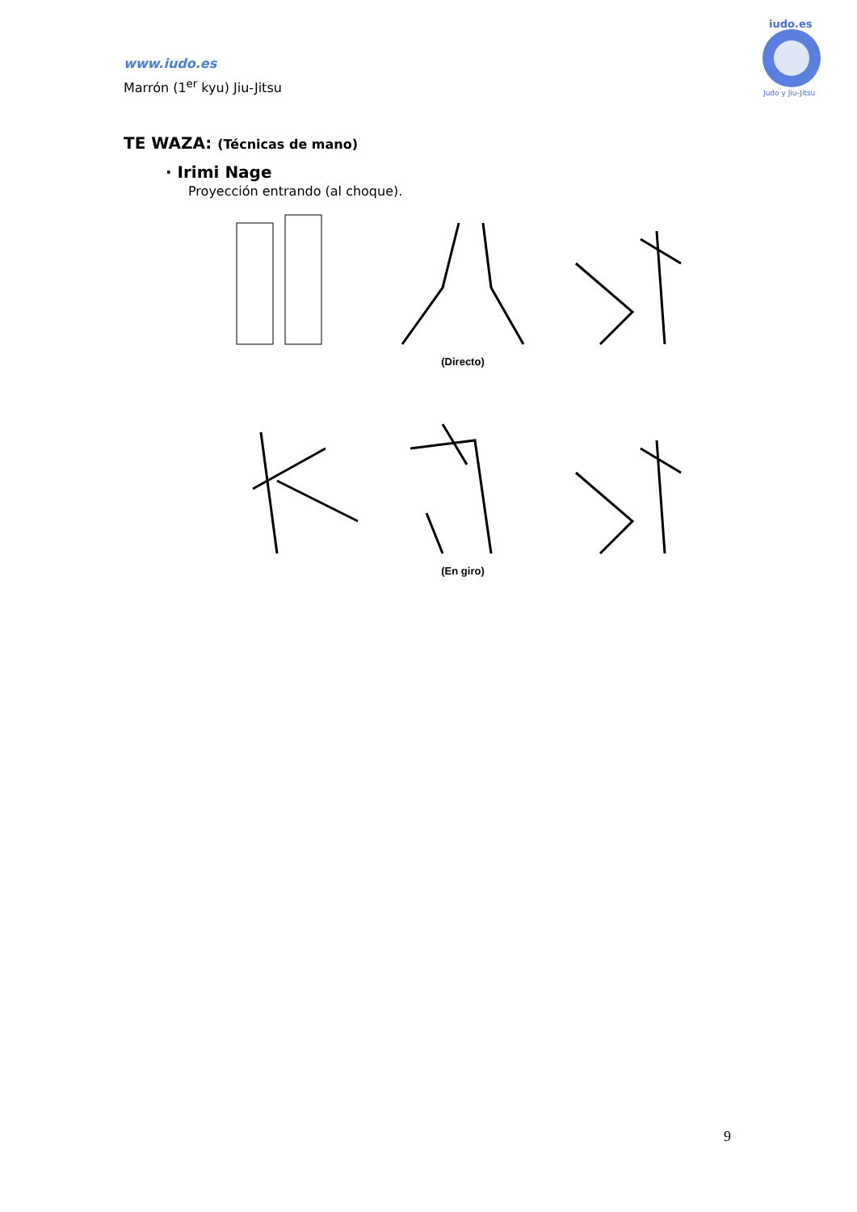www.iudo.es
Marrón (1<sup>er</sup> kyu) Jiu-Jitsu
Judo y Jiu-Jitsu
iudo.es
TE WAZA: (Técnicas de mano)
· Irimi Nage
Proyección entrando (al choque).
(Directo)
(En giro)
9